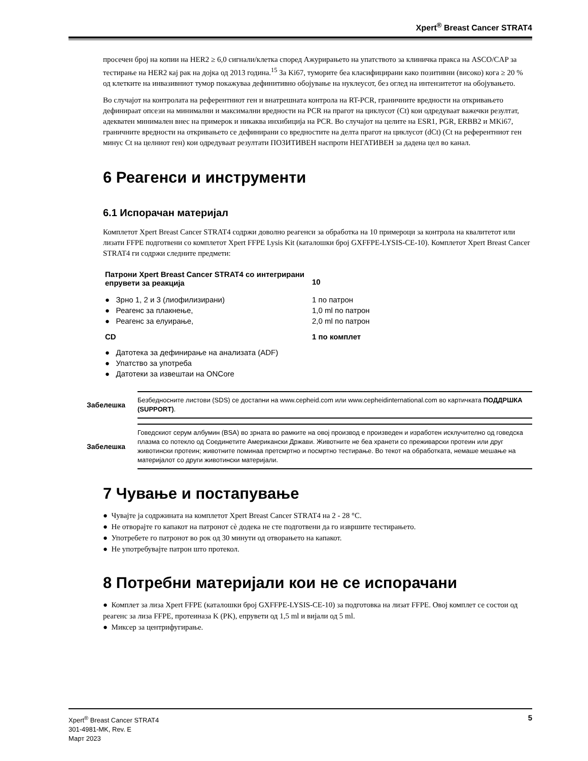Xpert<sup>®</sup> Breast Cancer STRAT4
просечен број на копии на HER2 ≥ 6,0 сигнали/клетка според Ажурирањето на упатството за клиничка пракса на ASCO/CAP за тестирање на HER2 кај рак на дојка од 2013 година.<sup>15</sup> За Ki67, туморите беа класифицирани како позитивни (високо) кога ≥ 20 % од клетките на инвазивниот тумор покажуваа дефинитивно обојување на нуклеусот, без оглед на интензитетот на обојувањето.
Во случајот на контролата на референтниот ген и внатрешната контрола на RT-PCR, граничните вредности на откривањето дефинираат опсези на минимални и максимални вредности на PCR на прагот на циклусот (Ct) кои одредуваат важечки резултат, адекватен минимален внес на примерок и никаква инхибиција на PCR. Во случајот на целите на ESR1, PGR, ERBB2 и MKi67, граничните вредности на откривањето се дефинирани со вредностите на делта прагот на циклусот (dCt) (Ct на референтниот ген минус Ct на целниот ген) кои одредуваат резултати ПОЗИТИВЕН наспроти НЕГАТИВЕН за дадена цел во канал.
6 Реагенси и инструменти
6.1 Испорачан материјал
Комплетот Xpert Breast Cancer STRAT4 содржи доволно реагенси за обработка на 10 примероци за контрола на квалитетот или лизати FFPE подготвени со комплетот Xpert FFPE Lysis Kit (каталошки број GXFFPE-LYSIS-CE-10). Комплетот Xpert Breast Cancer STRAT4 ги содржи следните предмети:
| Патрони Xpert Breast Cancer STRAT4 со интегрирани епрувети за реакција | 10 |
| ● Зрно 1, 2 и 3 (лиофилизирани) | 1 по патрон |
| ● Реагенс за плакнење, | 1,0 ml по патрон |
| ● Реагенс за елуирање, | 2,0 ml по патрон |
| CD | 1 по комплет |
| ● Датотека за дефинирање на анализата (ADF) | |
| ● Упатство за употреба | |
| ● Датотеки за извештаи на ONCore | |
Забелешка
Безбедносните листови (SDS) се достапни на www.cepheid.com или www.cepheidinternational.com во картичката ПОДДРШКА (SUPPORT).
Забелешка
Говедскиот серум албумин (BSA) во зрната во рамките на овој производ е произведен и изработен исклучително од говедска плазма со потекло од Соединетите Американски Држави. Животните не беа хранети со преживарски протеин или друг животински протеин; животните поминаа претсмртно и посмртно тестирање. Во текот на обработката, немаше мешање на материјалот со други животински материјали.
7 Чување и постапување
● Чувајте ја содржината на комплетот Xpert Breast Cancer STRAT4 на 2 - 28 °C.
● Не отворајте го капакот на патронот сè додека не сте подготвени да го извршите тестирањето.
● Употребете го патронот во рок од 30 минути од отворањето на капакот.
● Не употребувајте патрон што протекол.
8 Потребни материјали кои не се испорачани
● Комплет за лиза Xpert FFPE (каталошки број GXFFPE-LYSIS-CE-10) за подготовка на лизат FFPE. Овој комплет се состои од реагенс за лиза FFPE, протеиназа K (PK), епрувети од 1,5 ml и вијали од 5 ml.
● Миксер за центрифугирање.
Xpert<sup>®</sup> Breast Cancer STRAT4
301-4981-MK, Rev. E
Март 2023
5